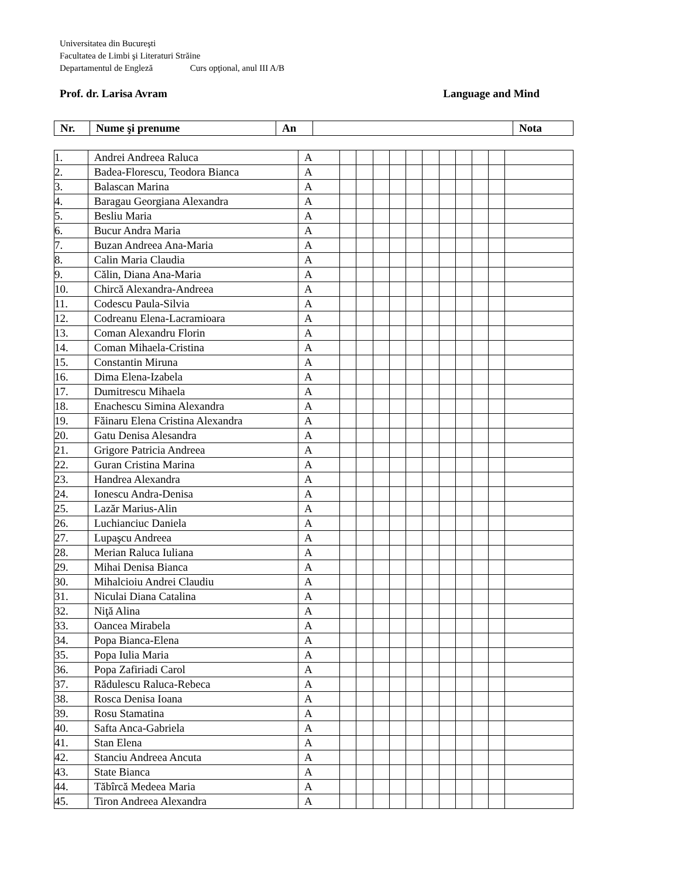Universitatea din Bucureşti
Facultatea de Limbi şi Literaturi Străine
Departamentul de Engleză Curs opţional, anul III A/B
Prof. dr. Larisa Avram Language and Mind
| Nr. | Nume şi prenume | An | | Nota |
| --- | --- | --- | --- | --- |
| 1. | Andrei Andreea Raluca | A | | | | | | | | | | | |
| 2. | Badea-Florescu, Teodora Bianca | A | | | | | | | | | | | |
| 3. | Balascan Marina | A | | | | | | | | | | | |
| 4. | Baragau Georgiana Alexandra | A | | | | | | | | | | | |
| 5. | Besliu Maria | A | | | | | | | | | | | |
| 6. | Bucur Andra Maria | A | | | | | | | | | | | |
| 7. | Buzan Andreea Ana-Maria | A | | | | | | | | | | | |
| 8. | Calin Maria Claudia | A | | | | | | | | | | | |
| 9. | Călin, Diana Ana-Maria | A | | | | | | | | | | | |
| 10. | Chircă Alexandra-Andreea | A | | | | | | | | | | | |
| 11. | Codescu Paula-Silvia | A | | | | | | | | | | | |
| 12. | Codreanu Elena-Lacramioara | A | | | | | | | | | | | |
| 13. | Coman Alexandru Florin | A | | | | | | | | | | | |
| 14. | Coman Mihaela-Cristina | A | | | | | | | | | | | |
| 15. | Constantin Miruna | A | | | | | | | | | | | |
| 16. | Dima Elena-Izabela | A | | | | | | | | | | | |
| 17. | Dumitrescu Mihaela | A | | | | | | | | | | | |
| 18. | Enachescu Simina Alexandra | A | | | | | | | | | | | |
| 19. | Făinaru Elena Cristina Alexandra | A | | | | | | | | | | | |
| 20. | Gatu Denisa Alesandra | A | | | | | | | | | | | |
| 21. | Grigore Patricia Andreea | A | | | | | | | | | | | |
| 22. | Guran Cristina Marina | A | | | | | | | | | | | |
| 23. | Handrea Alexandra | A | | | | | | | | | | | |
| 24. | Ionescu Andra-Denisa | A | | | | | | | | | | | |
| 25. | Lazăr Marius-Alin | A | | | | | | | | | | | |
| 26. | Luchianciuc Daniela | A | | | | | | | | | | | |
| 27. | Lupaşcu Andreea | A | | | | | | | | | | | |
| 28. | Merian Raluca Iuliana | A | | | | | | | | | | | |
| 29. | Mihai Denisa Bianca | A | | | | | | | | | | | |
| 30. | Mihalcioiu Andrei Claudiu | A | | | | | | | | | | | |
| 31. | Niculai Diana Catalina | A | | | | | | | | | | | |
| 32. | Niţă Alina | A | | | | | | | | | | | |
| 33. | Oancea Mirabela | A | | | | | | | | | | | |
| 34. | Popa Bianca-Elena | A | | | | | | | | | | | |
| 35. | Popa Iulia Maria | A | | | | | | | | | | | |
| 36. | Popa Zafiriadi Carol | A | | | | | | | | | | | |
| 37. | Rădulescu Raluca-Rebeca | A | | | | | | | | | | | |
| 38. | Rosca Denisa Ioana | A | | | | | | | | | | | |
| 39. | Rosu Stamatina | A | | | | | | | | | | | |
| 40. | Safta Anca-Gabriela | A | | | | | | | | | | | |
| 41. | Stan Elena | A | | | | | | | | | | | |
| 42. | Stanciu Andreea Ancuta | A | | | | | | | | | | | |
| 43. | State Bianca | A | | | | | | | | | | | |
| 44. | Tăbîrcă Medeea Maria | A | | | | | | | | | | | |
| 45. | Tiron Andreea Alexandra | A | | | | | | | | | | | |